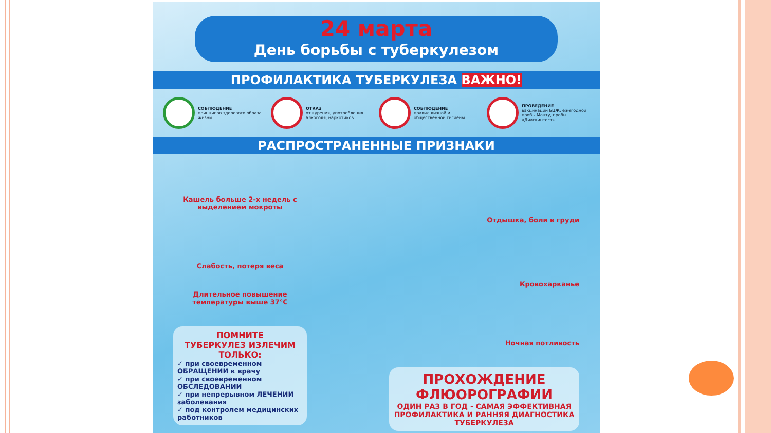24 марта
День борьбы с туберкулезом
ПРОФИЛАКТИКА ТУБЕРКУЛЕЗА ВАЖНО!
СОБЛЮДЕНИЕ
принципов здорового образа жизни
ОТКАЗ
от курения, употребления алкоголя, наркотиков
СОБЛЮДЕНИЕ
правил личной и общественной гигиены
ПРОВЕДЕНИЕ
вакцинации БЦЖ, ежегодной пробы Манту, пробы «Диаскинтест»
РАСПРОСТРАНЕННЫЕ ПРИЗНАКИ
Кашель больше 2-х недель с выделением мокроты
Слабость, потеря веса
Длительное повышение температуры выше 37°С
ПОМНИТЕ
ТУБЕРКУЛЕЗ ИЗЛЕЧИМ
ТОЛЬКО:
✓ при своевременном ОБРАЩЕНИИ к врачу
✓ при своевременном ОБСЛЕДОВАНИИ
✓ при непрерывном ЛЕЧЕНИИ заболевания
✓ под контролем медицинских работников
Отдышка, боли в груди
Кровохарканье
Ночная потливость
ПРОХОЖДЕНИЕ ФЛЮОРОГРАФИИ
ОДИН РАЗ В ГОД - САМАЯ ЭФФЕКТИВНАЯ ПРОФИЛАКТИКА И РАННЯЯ ДИАГНОСТИКА ТУБЕРКУЛЕЗА